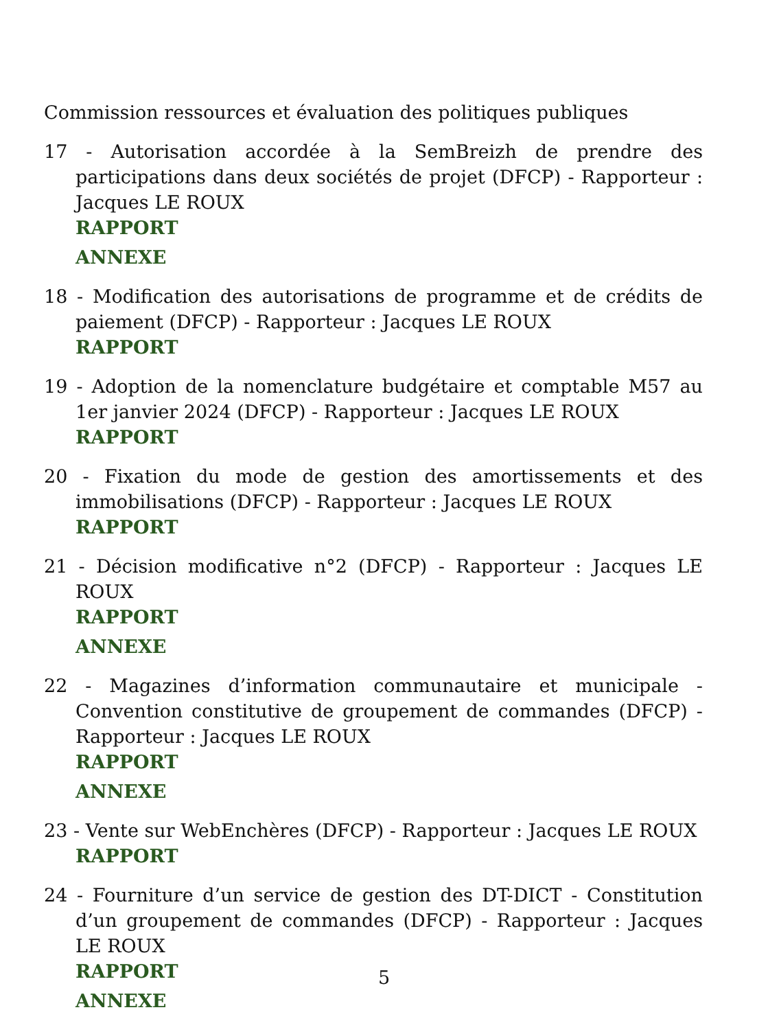Commission ressources et évaluation des politiques publiques
17 - Autorisation accordée à la SemBreizh de prendre des participations dans deux sociétés de projet (DFCP) - Rapporteur : Jacques LE ROUX
RAPPORT
ANNEXE
18 - Modification des autorisations de programme et de crédits de paiement (DFCP) - Rapporteur : Jacques LE ROUX
RAPPORT
19 - Adoption de la nomenclature budgétaire et comptable M57 au 1er janvier 2024 (DFCP) - Rapporteur : Jacques LE ROUX
RAPPORT
20 - Fixation du mode de gestion des amortissements et des immobilisations (DFCP) - Rapporteur : Jacques LE ROUX
RAPPORT
21 - Décision modificative n°2 (DFCP) - Rapporteur : Jacques LE ROUX
RAPPORT
ANNEXE
22 - Magazines d’information communautaire et municipale - Convention constitutive de groupement de commandes (DFCP) - Rapporteur : Jacques LE ROUX
RAPPORT
ANNEXE
23 - Vente sur WebEnchères (DFCP) - Rapporteur : Jacques LE ROUX
RAPPORT
24 - Fourniture d’un service de gestion des DT-DICT - Constitution d’un groupement de commandes (DFCP) - Rapporteur : Jacques LE ROUX
RAPPORT
ANNEXE
5